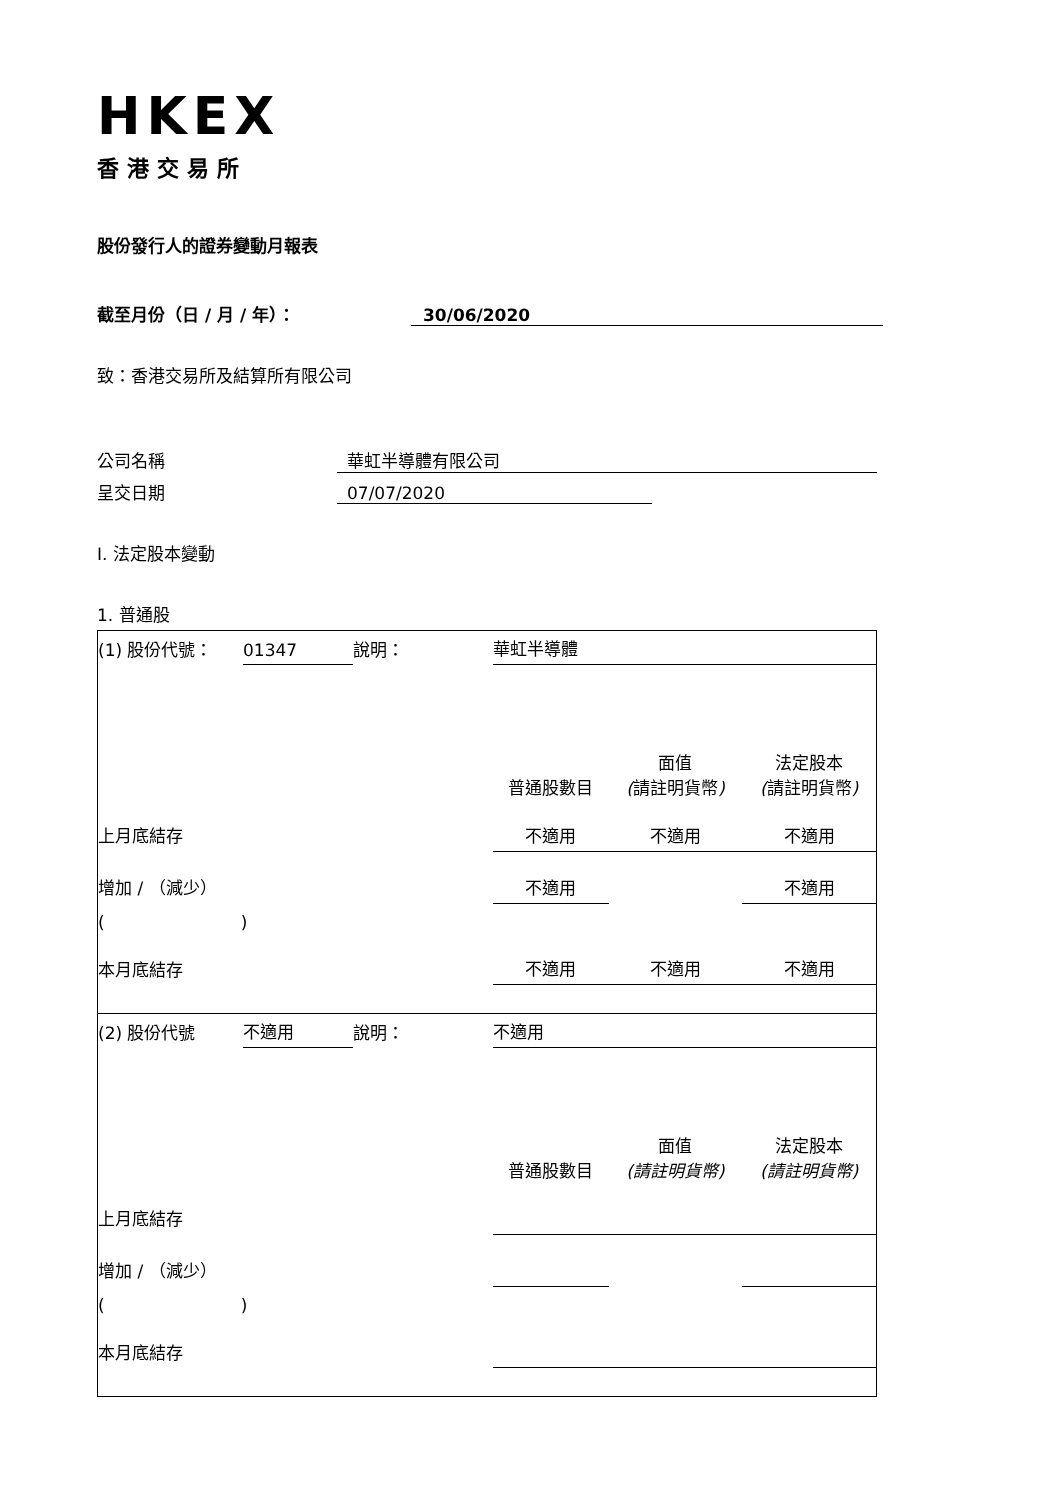HKEX
香港交易所
股份發行人的證券變動月報表
截至月份（日 / 月 / 年）： 30/06/2020
致：香港交易所及結算所有限公司
公司名稱 華虹半導體有限公司
呈交日期 07/07/2020
I. 法定股本變動
1. 普通股
| (1) 股份代號： | 01347 | 說明： | 華虹半導體 | | |
| | | | 普通股數目 | 面值 ( 請註明貨幣 ) | 法定股本 ( 請註明貨幣 ) |
| 上月底結存 | | | 不適用 | 不適用 | 不適用 |
| 增加 / （減少） | | | 不適用 | | 不適用 |
| ( ) | | | | | |
| 本月底結存 | | | 不適用 | 不適用 | 不適用 |
| (2) 股份代號 | 不適用 | 說明： | 不適用 | | |
| | | | 普通股數目 | 面值 (請註明貨幣) | 法定股本 (請註明貨幣) |
| 上月底結存 | | | | | |
| 增加 / （減少） | | | | | |
| ( ) | | | | | |
| 本月底結存 | | | | | |